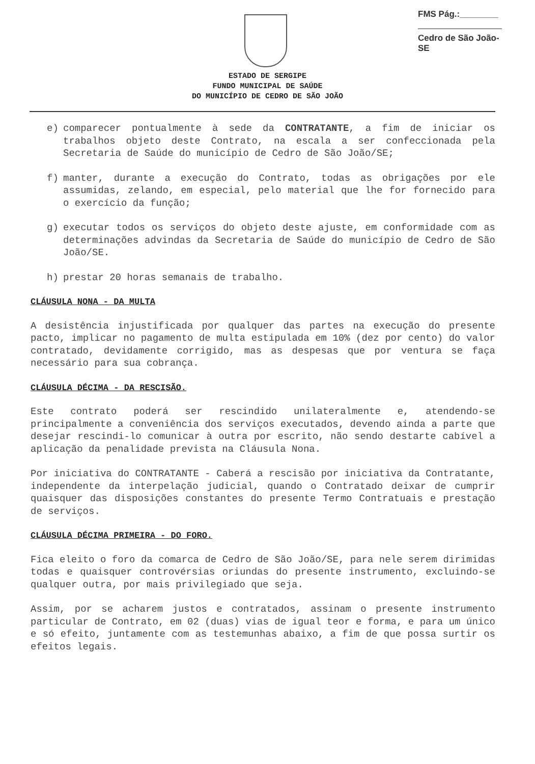FMS Pág.:________
Cedro de São João-SE
ESTADO DE SERGIPE
FUNDO MUNICIPAL DE SAÚDE
DO MUNICÍPIO DE CEDRO DE SÃO JOÃO
e) comparecer pontualmente à sede da CONTRATANTE, a fim de iniciar os trabalhos objeto deste Contrato, na escala a ser confeccionada pela Secretaria de Saúde do município de Cedro de São João/SE;
f) manter, durante a execução do Contrato, todas as obrigações por ele assumidas, zelando, em especial, pelo material que lhe for fornecido para o exercício da função;
g) executar todos os serviços do objeto deste ajuste, em conformidade com as determinações advindas da Secretaria de Saúde do município de Cedro de São João/SE.
h) prestar 20 horas semanais de trabalho.
CLÁUSULA NONA - DA MULTA
A desistência injustificada por qualquer das partes na execução do presente pacto, implicar no pagamento de multa estipulada em 10% (dez por cento) do valor contratado, devidamente corrigido, mas as despesas que por ventura se faça necessário para sua cobrança.
CLÁUSULA DÉCIMA - DA RESCISÃO.
Este contrato poderá ser rescindido unilateralmente e, atendendo-se principalmente a conveniência dos serviços executados, devendo ainda a parte que desejar rescindi-lo comunicar à outra por escrito, não sendo destarte cabível a aplicação da penalidade prevista na Cláusula Nona.
Por iniciativa do CONTRATANTE - Caberá a rescisão por iniciativa da Contratante, independente da interpelação judicial, quando o Contratado deixar de cumprir quaisquer das disposições constantes do presente Termo Contratuais e prestação de serviços.
CLÁUSULA DÉCIMA PRIMEIRA - DO FORO.
Fica eleito o foro da comarca de Cedro de São João/SE, para nele serem dirimidas todas e quaisquer controvérsias oriundas do presente instrumento, excluindo-se qualquer outra, por mais privilegiado que seja.
Assim, por se acharem justos e contratados, assinam o presente instrumento particular de Contrato, em 02 (duas) vias de igual teor e forma, e para um único e só efeito, juntamente com as testemunhas abaixo, a fim de que possa surtir os efeitos legais.